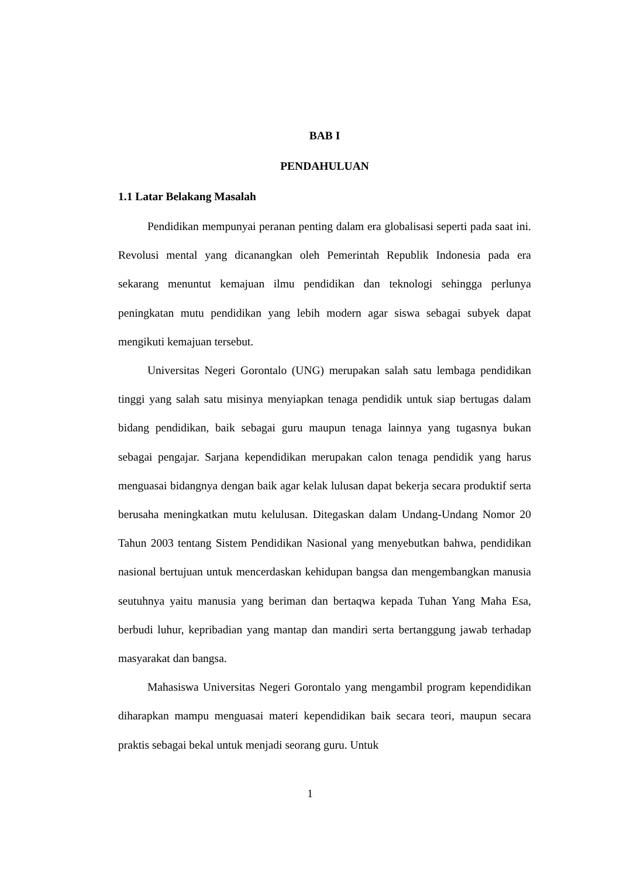BAB I
PENDAHULUAN
1.1 Latar Belakang Masalah
Pendidikan mempunyai peranan penting dalam era globalisasi seperti pada saat ini. Revolusi mental yang dicanangkan oleh Pemerintah Republik Indonesia pada era sekarang menuntut kemajuan ilmu pendidikan dan teknologi sehingga perlunya peningkatan mutu pendidikan yang lebih modern agar siswa sebagai subyek dapat mengikuti kemajuan tersebut.
Universitas Negeri Gorontalo (UNG) merupakan salah satu lembaga pendidikan tinggi yang salah satu misinya menyiapkan tenaga pendidik untuk siap bertugas dalam bidang pendidikan, baik sebagai guru maupun tenaga lainnya yang tugasnya bukan sebagai pengajar. Sarjana kependidikan merupakan calon tenaga pendidik yang harus menguasai bidangnya dengan baik agar kelak lulusan dapat bekerja secara produktif serta berusaha meningkatkan mutu kelulusan. Ditegaskan dalam Undang-Undang Nomor 20 Tahun 2003 tentang Sistem Pendidikan Nasional yang menyebutkan bahwa, pendidikan nasional bertujuan untuk mencerdaskan kehidupan bangsa dan mengembangkan manusia seutuhnya yaitu manusia yang beriman dan bertaqwa kepada Tuhan Yang Maha Esa, berbudi luhur, kepribadian yang mantap dan mandiri serta bertanggung jawab terhadap masyarakat dan bangsa.
Mahasiswa Universitas Negeri Gorontalo yang mengambil program kependidikan diharapkan mampu menguasai materi kependidikan baik secara teori, maupun secara praktis sebagai bekal untuk menjadi seorang guru. Untuk
1